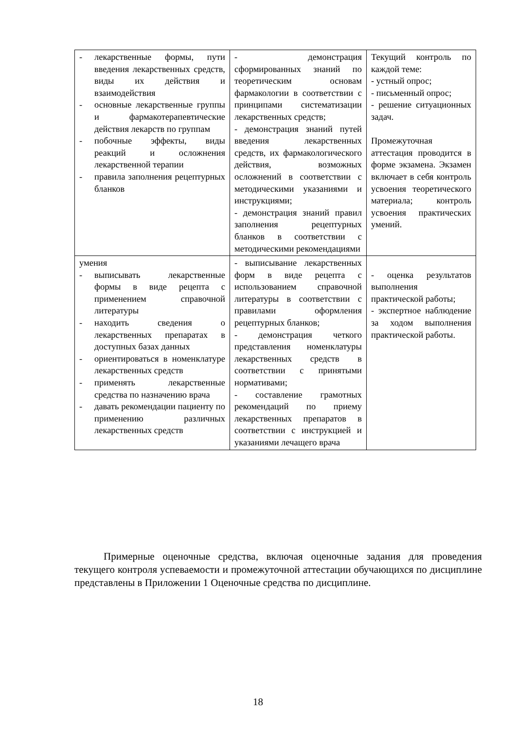| - лекарственные формы, пути введения лекарственных средств, виды их действия и взаимодействия - основные лекарственные группы и фармакотерапевтические действия лекарств по группам - побочные эффекты, виды реакций и осложнения лекарственной терапии - правила заполнения рецептурных бланков | - демонстрация сформированных знаний по теоретическим основам фармакологии в соответствии с принципами систематизации лекарственных средств; - демонстрация знаний путей введения лекарственных средств, их фармакологического действия, возможных осложнений в соответствии с методическими указаниями и инструкциями; - демонстрация знаний правил заполнения рецептурных бланков в соответствии с методическими рекомендациями | Текущий контроль по каждой теме: - устный опрос; - письменный опрос; - решение ситуационных задач. Промежуточная аттестация проводится в форме экзамена. Экзамен включает в себя контроль усвоения теоретического материала; контроль усвоения практических умений. |
| умения - выписывать лекарственные формы в виде рецепта с применением справочной литературы - находить сведения о лекарственных препаратах в доступных базах данных - ориентироваться в номенклатуре лекарственных средств - применять лекарственные средства по назначению врача - давать рекомендации пациенту по применению различных лекарственных средств | - выписывание лекарственных форм в виде рецепта с использованием справочной литературы в соответствии с правилами оформления рецептурных бланков; - демонстрация четкого представления номенклатуры лекарственных средств в соответствии с принятыми нормативами; - составление грамотных рекомендаций по приему лекарственных препаратов в соответствии с инструкцией и указаниями лечащего врача | - оценка результатов выполнения практической работы; - экспертное наблюдение за ходом выполнения практической работы. |
Примерные оценочные средства, включая оценочные задания для проведения текущего контроля успеваемости и промежуточной аттестации обучающихся по дисциплине представлены в Приложении 1 Оценочные средства по дисциплине.
18